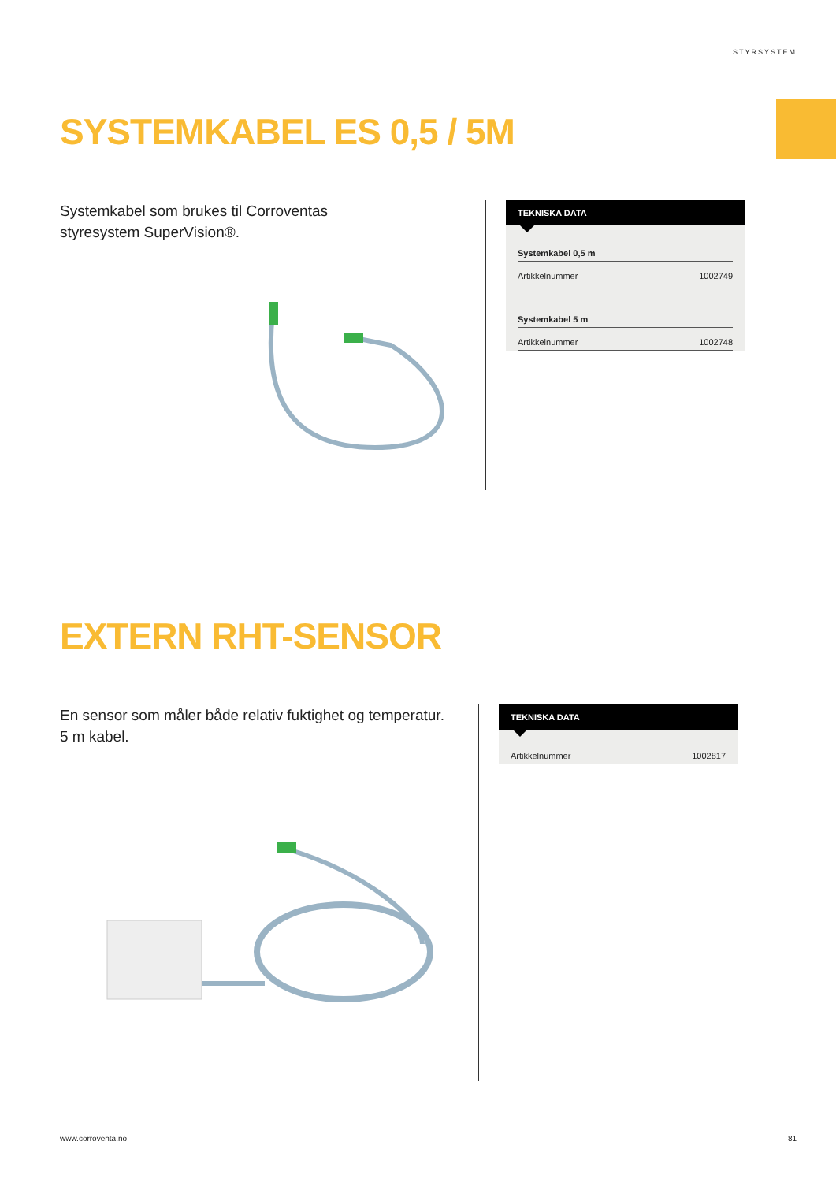STYRSYSTEM
SYSTEMKABEL ES 0,5 / 5M
Systemkabel som brukes til Corroventas
styresystem SuperVision®.
TEKNISKA DATA
| Systemkabel 0,5 m | |
| --- | --- |
| Artikkelnummer | 1002749 |
| Systemkabel 5 m | |
| Artikkelnummer | 1002748 |
EXTERN RHT-SENSOR
En sensor som måler både relativ fuktighet og temperatur.
5 m kabel.
TEKNISKA DATA
| Artikkelnummer | 1002817 |
www.corroventa.no 81